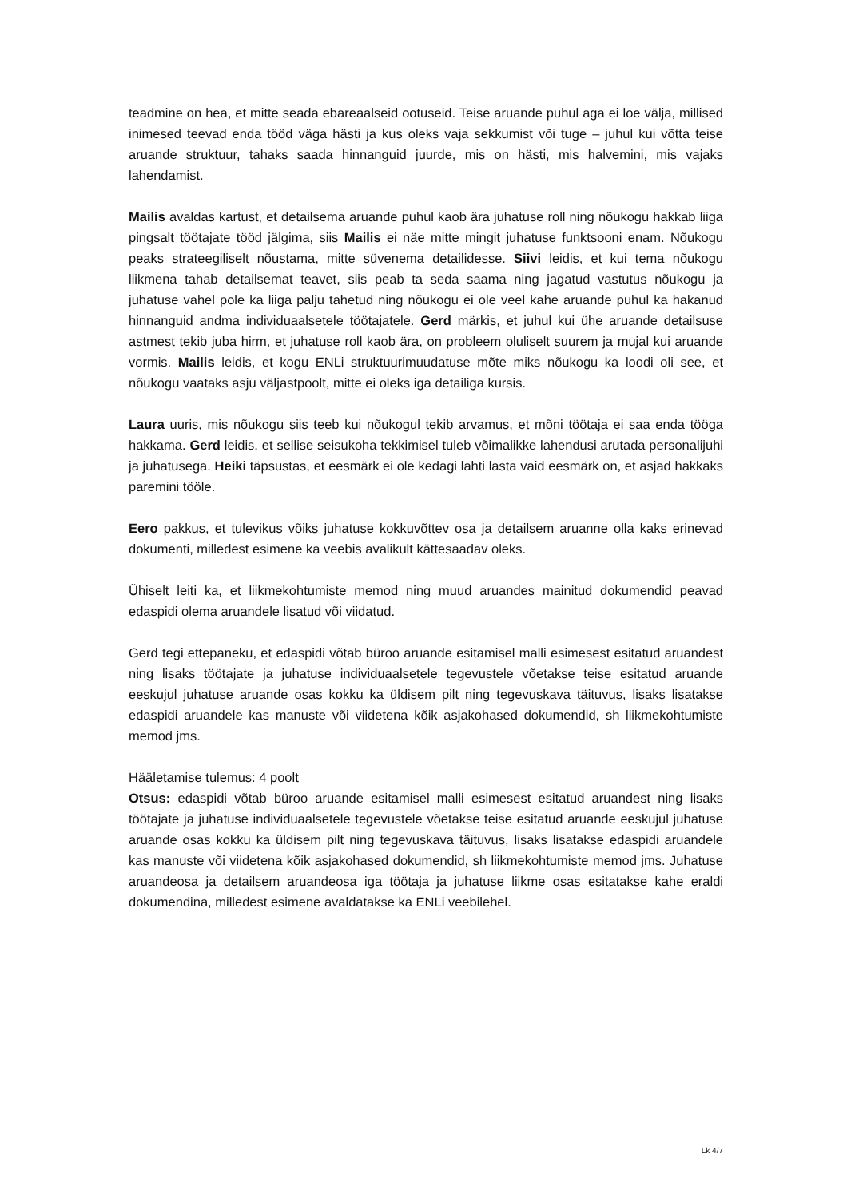teadmine on hea, et mitte seada ebareaalseid ootuseid. Teise aruande puhul aga ei loe välja, millised inimesed teevad enda tööd väga hästi ja kus oleks vaja sekkumist või tuge – juhul kui võtta teise aruande struktuur, tahaks saada hinnanguid juurde, mis on hästi, mis halvemini, mis vajaks lahendamist.
Mailis avaldas kartust, et detailsema aruande puhul kaob ära juhatuse roll ning nõukogu hakkab liiga pingsalt töötajate tööd jälgima, siis Mailis ei näe mitte mingit juhatuse funktsooni enam. Nõukogu peaks strateegiliselt nõustama, mitte süvenema detailidesse. Siivi leidis, et kui tema nõukogu liikmena tahab detailsemat teavet, siis peab ta seda saama ning jagatud vastutus nõukogu ja juhatuse vahel pole ka liiga palju tahetud ning nõukogu ei ole veel kahe aruande puhul ka hakanud hinnanguid andma individuaalsetele töötajatele. Gerd märkis, et juhul kui ühe aruande detailsuse astmest tekib juba hirm, et juhatuse roll kaob ära, on probleem oluliselt suurem ja mujal kui aruande vormis. Mailis leidis, et kogu ENLi struktuurimuudatuse mõte miks nõukogu ka loodi oli see, et nõukogu vaataks asju väljastpoolt, mitte ei oleks iga detailiga kursis.
Laura uuris, mis nõukogu siis teeb kui nõukogul tekib arvamus, et mõni töötaja ei saa enda tööga hakkama. Gerd leidis, et sellise seisukoha tekkimisel tuleb võimalikke lahendusi arutada personalijuhi ja juhatusega. Heiki täpsustas, et eesmärk ei ole kedagi lahti lasta vaid eesmärk on, et asjad hakkaks paremini tööle.
Eero pakkus, et tulevikus võiks juhatuse kokkuvõttev osa ja detailsem aruanne olla kaks erinevad dokumenti, milledest esimene ka veebis avalikult kättesaadav oleks.
Ühiselt leiti ka, et liikmekohtumiste memod ning muud aruandes mainitud dokumendid peavad edaspidi olema aruandele lisatud või viidatud.
Gerd tegi ettepaneku, et edaspidi võtab büroo aruande esitamisel malli esimesest esitatud aruandest ning lisaks töötajate ja juhatuse individuaalsetele tegevustele võetakse teise esitatud aruande eeskujul juhatuse aruande osas kokku ka üldisem pilt ning tegevuskava täituvus, lisaks lisatakse edaspidi aruandele kas manuste või viidetena kõik asjakohased dokumendid, sh liikmekohtumiste memod jms.
Hääletamise tulemus: 4 poolt
Otsus: edaspidi võtab büroo aruande esitamisel malli esimesest esitatud aruandest ning lisaks töötajate ja juhatuse individuaalsetele tegevustele võetakse teise esitatud aruande eeskujul juhatuse aruande osas kokku ka üldisem pilt ning tegevuskava täituvus, lisaks lisatakse edaspidi aruandele kas manuste või viidetena kõik asjakohased dokumendid, sh liikmekohtumiste memod jms. Juhatuse aruandeosa ja detailsem aruandeosa iga töötaja ja juhatuse liikme osas esitatakse kahe eraldi dokumendina, milledest esimene avaldatakse ka ENLi veebilehel.
Lk 4/7